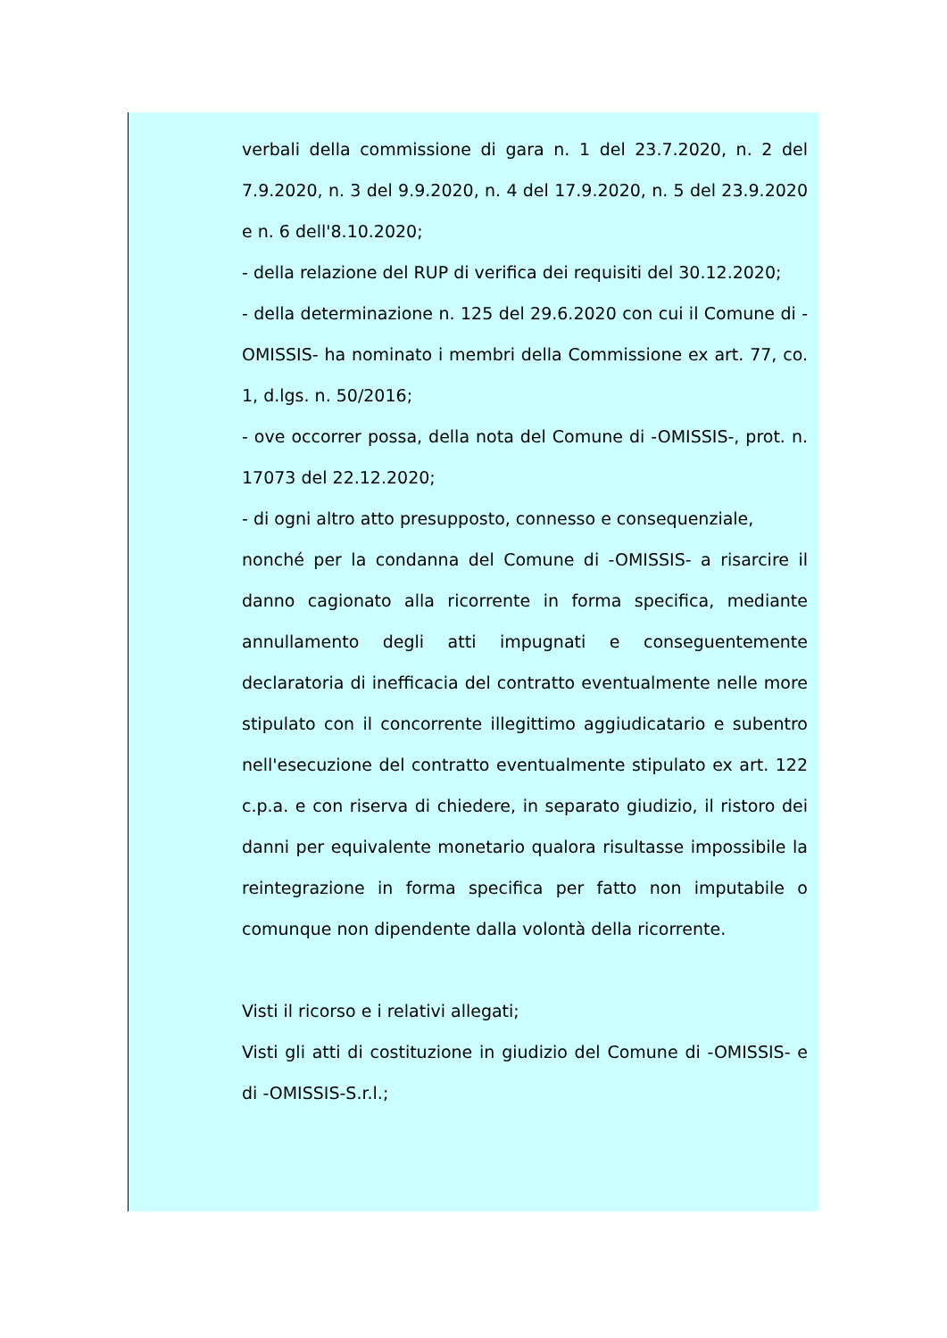verbali della commissione di gara n. 1 del 23.7.2020, n. 2 del 7.9.2020, n. 3 del 9.9.2020, n. 4 del 17.9.2020, n. 5 del 23.9.2020 e n. 6 dell'8.10.2020;
- della relazione del RUP di verifica dei requisiti del 30.12.2020;
- della determinazione n. 125 del 29.6.2020 con cui il Comune di -OMISSIS- ha nominato i membri della Commissione ex art. 77, co. 1, d.lgs. n. 50/2016;
- ove occorrer possa, della nota del Comune di -OMISSIS-, prot. n. 17073 del 22.12.2020;
- di ogni altro atto presupposto, connesso e consequenziale,
nonché per la condanna del Comune di -OMISSIS- a risarcire il danno cagionato alla ricorrente in forma specifica, mediante annullamento degli atti impugnati e conseguentemente declaratoria di inefficacia del contratto eventualmente nelle more stipulato con il concorrente illegittimo aggiudicatario e subentro nell'esecuzione del contratto eventualmente stipulato ex art. 122 c.p.a. e con riserva di chiedere, in separato giudizio, il ristoro dei danni per equivalente monetario qualora risultasse impossibile la reintegrazione in forma specifica per fatto non imputabile o comunque non dipendente dalla volontà della ricorrente.
Visti il ricorso e i relativi allegati;
Visti gli atti di costituzione in giudizio del Comune di -OMISSIS- e di -OMISSIS-S.r.l.;